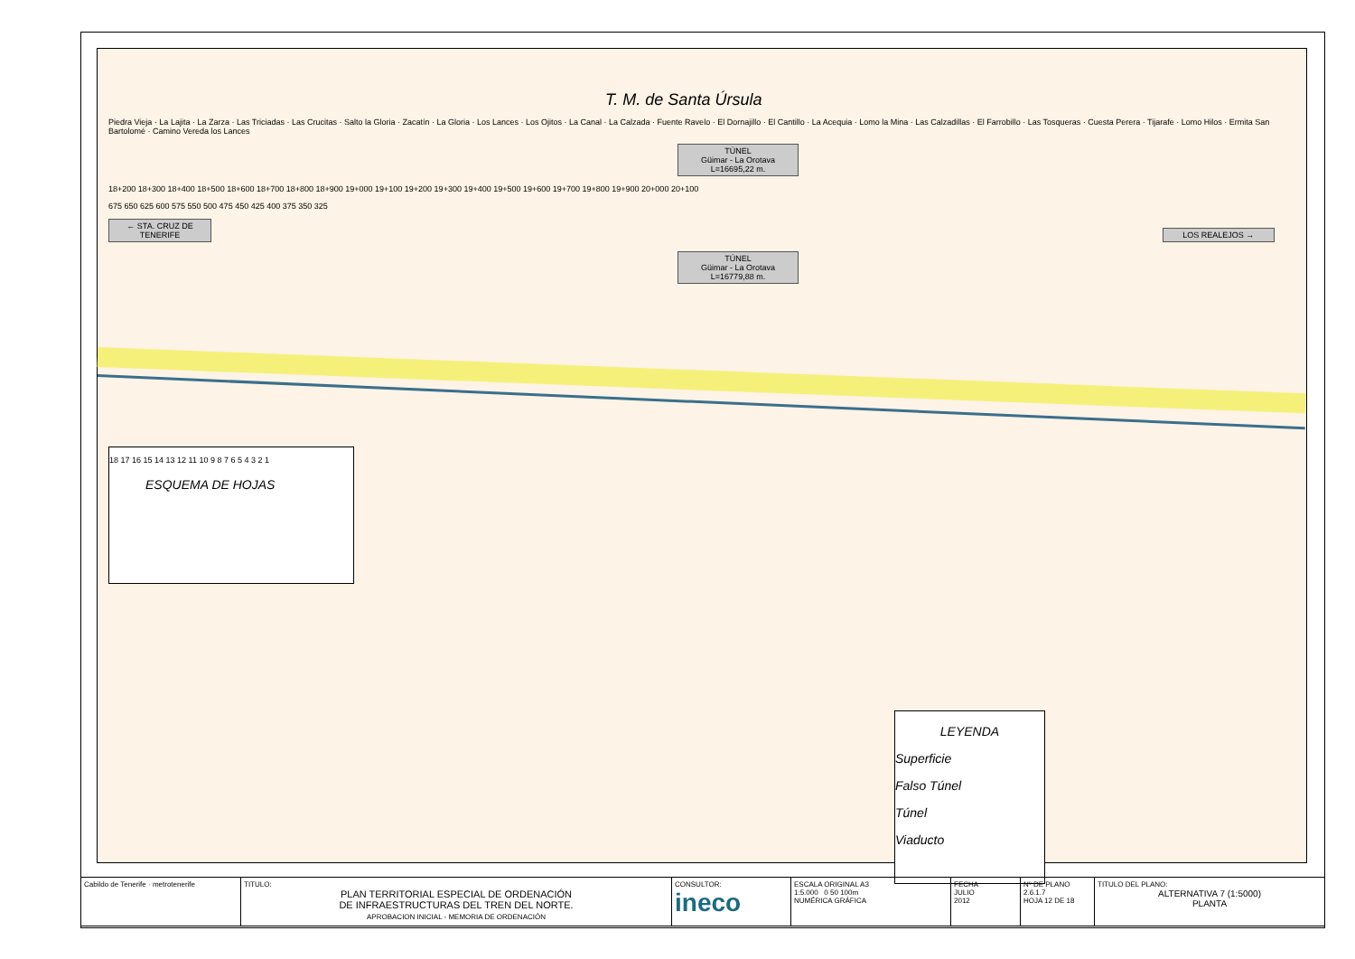T. M. de Santa Úrsula
Piedra Vieja · La Lajita · La Zarza · Las Triciadas · Las Crucitas · Salto la Gloria · Zacatín · La Gloria · Los Lances · Los Ojitos · La Canal · La Calzada · Fuente Ravelo · El Dornajillo · El Cantillo · La Acequia · Lomo la Mina · Las Calzadillas · El Farrobillo · Las Tosqueras · Cuesta Perera · Tijarafe · Lomo Hilos · Ermita San Bartolomé · Camino Vereda los Lances
TÚNEL
Güimar - La Orotava
L=16695,22 m.
18+200 18+300 18+400 18+500 18+600 18+700 18+800 18+900 19+000 19+100 19+200 19+300 19+400 19+500 19+600 19+700 19+800 19+900 20+000 20+100
675 650 625 600 575 550 500 475 450 425 400 375 350 325
← STA. CRUZ DE TENERIFE
LOS REALEJOS →
TÚNEL
Güimar - La Orotava
L=16779,88 m.
18 17 16 15 14 13 12 11 10 9 8 7 6 5 4 3 2 1
ESQUEMA DE HOJAS
LEYENDA
Superficie
Falso Túnel
Túnel
Viaducto
| Cabildo de Tenerife · metrotenerife | TITULO: PLAN TERRITORIAL ESPECIAL DE ORDENACIÓN DE INFRAESTRUCTURAS DEL TREN DEL NORTE. APROBACION INICIAL - MEMORIA DE ORDENACIÓN | CONSULTOR: ineco | ESCALA ORIGINAL A3 1:5.000 0 50 100m NUMÉRICA GRÁFICA | FECHA JULIO 2012 | Nº DE PLANO 2.6.1.7 HOJA 12 DE 18 | TITULO DEL PLANO: ALTERNATIVA 7 (1:5000) PLANTA |